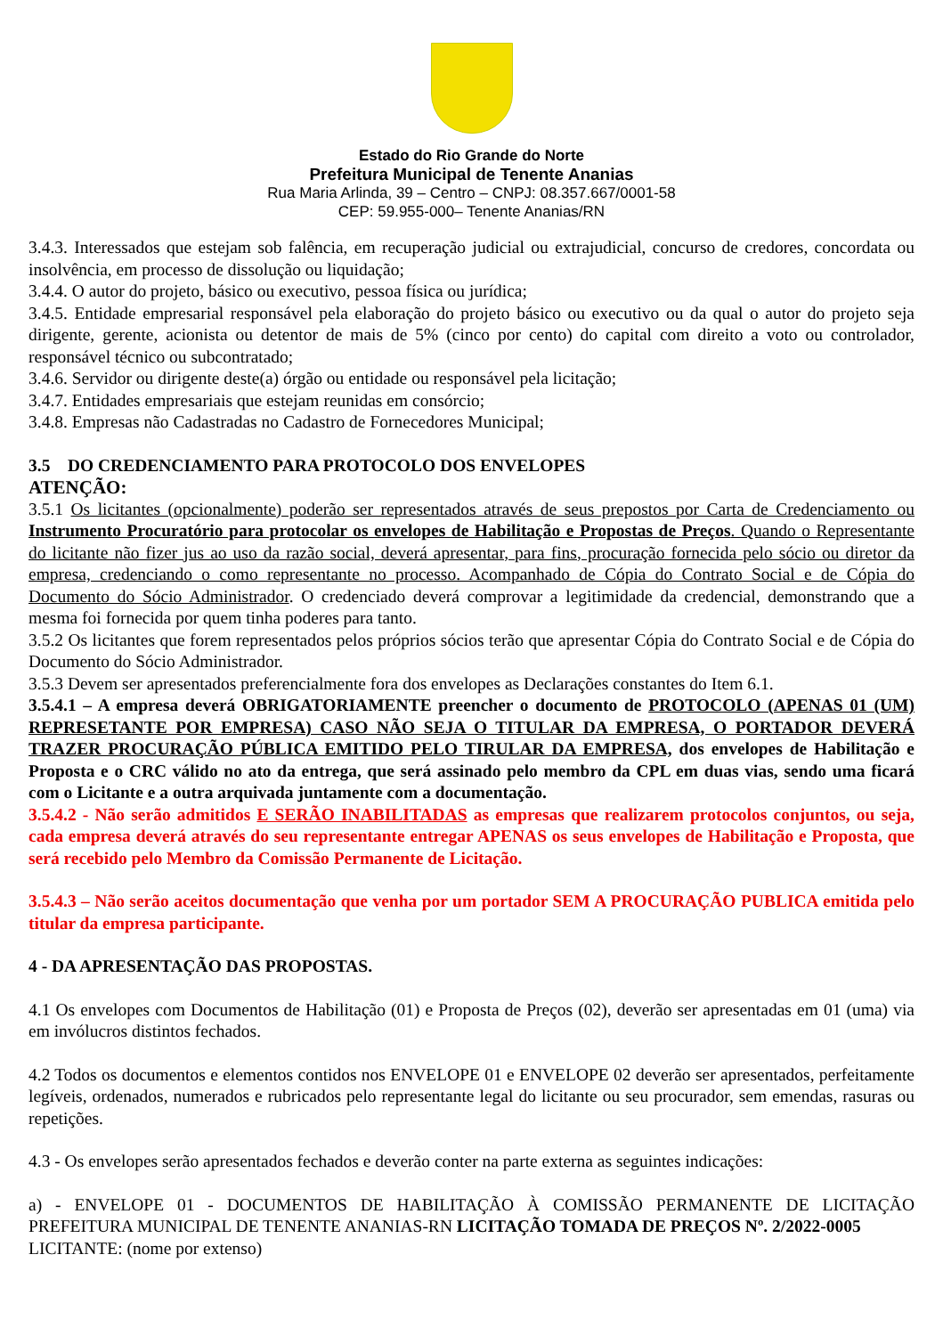Estado do Rio Grande do Norte
Prefeitura Municipal de Tenente Ananias
Rua Maria Arlinda, 39 – Centro – CNPJ: 08.357.667/0001-58
CEP: 59.955-000– Tenente Ananias/RN
3.4.3. Interessados que estejam sob falência, em recuperação judicial ou extrajudicial, concurso de credores, concordata ou insolvência, em processo de dissolução ou liquidação;
3.4.4. O autor do projeto, básico ou executivo, pessoa física ou jurídica;
3.4.5. Entidade empresarial responsável pela elaboração do projeto básico ou executivo ou da qual o autor do projeto seja dirigente, gerente, acionista ou detentor de mais de 5% (cinco por cento) do capital com direito a voto ou controlador, responsável técnico ou subcontratado;
3.4.6. Servidor ou dirigente deste(a) órgão ou entidade ou responsável pela licitação;
3.4.7. Entidades empresariais que estejam reunidas em consórcio;
3.4.8. Empresas não Cadastradas no Cadastro de Fornecedores Municipal;
3.5 DO CREDENCIAMENTO PARA PROTOCOLO DOS ENVELOPES
ATENÇÃO:
3.5.1 Os licitantes (opcionalmente) poderão ser representados através de seus prepostos por Carta de Credenciamento ou Instrumento Procuratório para protocolar os envelopes de Habilitação e Propostas de Preços. Quando o Representante do licitante não fizer jus ao uso da razão social, deverá apresentar, para fins, procuração fornecida pelo sócio ou diretor da empresa, credenciando o como representante no processo. Acompanhado de Cópia do Contrato Social e de Cópia do Documento do Sócio Administrador. O credenciado deverá comprovar a legitimidade da credencial, demonstrando que a mesma foi fornecida por quem tinha poderes para tanto.
3.5.2 Os licitantes que forem representados pelos próprios sócios terão que apresentar Cópia do Contrato Social e de Cópia do Documento do Sócio Administrador.
3.5.3 Devem ser apresentados preferencialmente fora dos envelopes as Declarações constantes do Item 6.1.
3.5.4.1 – A empresa deverá OBRIGATORIAMENTE preencher o documento de PROTOCOLO (APENAS 01 (UM) REPRESETANTE POR EMPRESA) CASO NÃO SEJA O TITULAR DA EMPRESA, O PORTADOR DEVERÁ TRAZER PROCURAÇÃO PÚBLICA EMITIDO PELO TIRULAR DA EMPRESA, dos envelopes de Habilitação e Proposta e o CRC válido no ato da entrega, que será assinado pelo membro da CPL em duas vias, sendo uma ficará com o Licitante e a outra arquivada juntamente com a documentação.
3.5.4.2 - Não serão admitidos E SERÃO INABILITADAS as empresas que realizarem protocolos conjuntos, ou seja, cada empresa deverá através do seu representante entregar APENAS os seus envelopes de Habilitação e Proposta, que será recebido pelo Membro da Comissão Permanente de Licitação.
3.5.4.3 – Não serão aceitos documentação que venha por um portador SEM A PROCURAÇÃO PUBLICA emitida pelo titular da empresa participante.
4 - DA APRESENTAÇÃO DAS PROPOSTAS.
4.1 Os envelopes com Documentos de Habilitação (01) e Proposta de Preços (02), deverão ser apresentadas em 01 (uma) via em invólucros distintos fechados.
4.2 Todos os documentos e elementos contidos nos ENVELOPE 01 e ENVELOPE 02 deverão ser apresentados, perfeitamente legíveis, ordenados, numerados e rubricados pelo representante legal do licitante ou seu procurador, sem emendas, rasuras ou repetições.
4.3 - Os envelopes serão apresentados fechados e deverão conter na parte externa as seguintes indicações:
a) - ENVELOPE 01 - DOCUMENTOS DE HABILITAÇÃO À COMISSÃO PERMANENTE DE LICITAÇÃO PREFEITURA MUNICIPAL DE TENENTE ANANIAS-RN LICITAÇÃO TOMADA DE PREÇOS Nº. 2/2022-0005
LICITANTE: (nome por extenso)